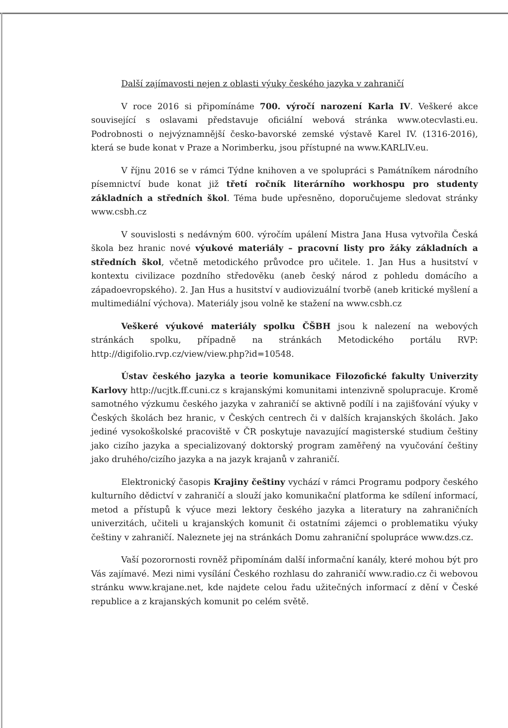Další zajímavosti nejen z oblasti výuky českého jazyka v zahraničí
V roce 2016 si připomínáme 700. výročí narození Karla IV. Veškeré akce související s oslavami představuje oficiální webová stránka www.otecvlasti.eu. Podrobnosti o nejvýznamnější česko-bavorské zemské výstavě Karel IV. (1316-2016), která se bude konat v Praze a Norimberku, jsou přístupné na www.KARLIV.eu.
V říjnu 2016 se v rámci Týdne knihoven a ve spolupráci s Památníkem národního písemnictví bude konat již třetí ročník literárního workhospu pro studenty základních a středních škol. Téma bude upřesněno, doporučujeme sledovat stránky www.csbh.cz
V souvislosti s nedávným 600. výročím upálení Mistra Jana Husa vytvořila Česká škola bez hranic nové výukové materiály – pracovní listy pro žáky základních a středních škol, včetně metodického průvodce pro učitele. 1. Jan Hus a husitství v kontextu civilizace pozdního středověku (aneb český národ z pohledu domácího a západoevropského). 2. Jan Hus a husitství v audiovizuální tvorbě (aneb kritické myšlení a multimediální výchova). Materiály jsou volně ke stažení na www.csbh.cz
Veškeré výukové materiály spolku ČŠBH jsou k nalezení na webových stránkách spolku, případně na stránkách Metodického portálu RVP: http://digifolio.rvp.cz/view/view.php?id=10548.
Ústav českého jazyka a teorie komunikace Filozofické fakulty Univerzity Karlovy http://ucjtk.ff.cuni.cz s krajanskými komunitami intenzivně spolupracuje. Kromě samotného výzkumu českého jazyka v zahraničí se aktivně podílí i na zajišťování výuky v Českých školách bez hranic, v Českých centrech či v dalších krajanských školách. Jako jediné vysokoškolské pracoviště v ČR poskytuje navazující magisterské studium češtiny jako cizího jazyka a specializovaný doktorský program zaměřený na vyučování češtiny jako druhého/cizího jazyka a na jazyk krajanů v zahraničí.
Elektronický časopis Krajiny češtiny vychází v rámci Programu podpory českého kulturního dědictví v zahraničí a slouží jako komunikační platforma ke sdílení informací, metod a přístupů k výuce mezi lektory českého jazyka a literatury na zahraničních univerzitách, učiteli u krajanských komunit či ostatními zájemci o problematiku výuky češtiny v zahraničí. Naleznete jej na stránkách Domu zahraniční spolupráce www.dzs.cz.
Vaší pozorornosti rovněž připomínám další informační kanály, které mohou být pro Vás zajímavé. Mezi nimi vysílání Českého rozhlasu do zahraničí www.radio.cz či webovou stránku www.krajane.net, kde najdete celou řadu užitečných informací z dění v České republice a z krajanských komunit po celém světě.